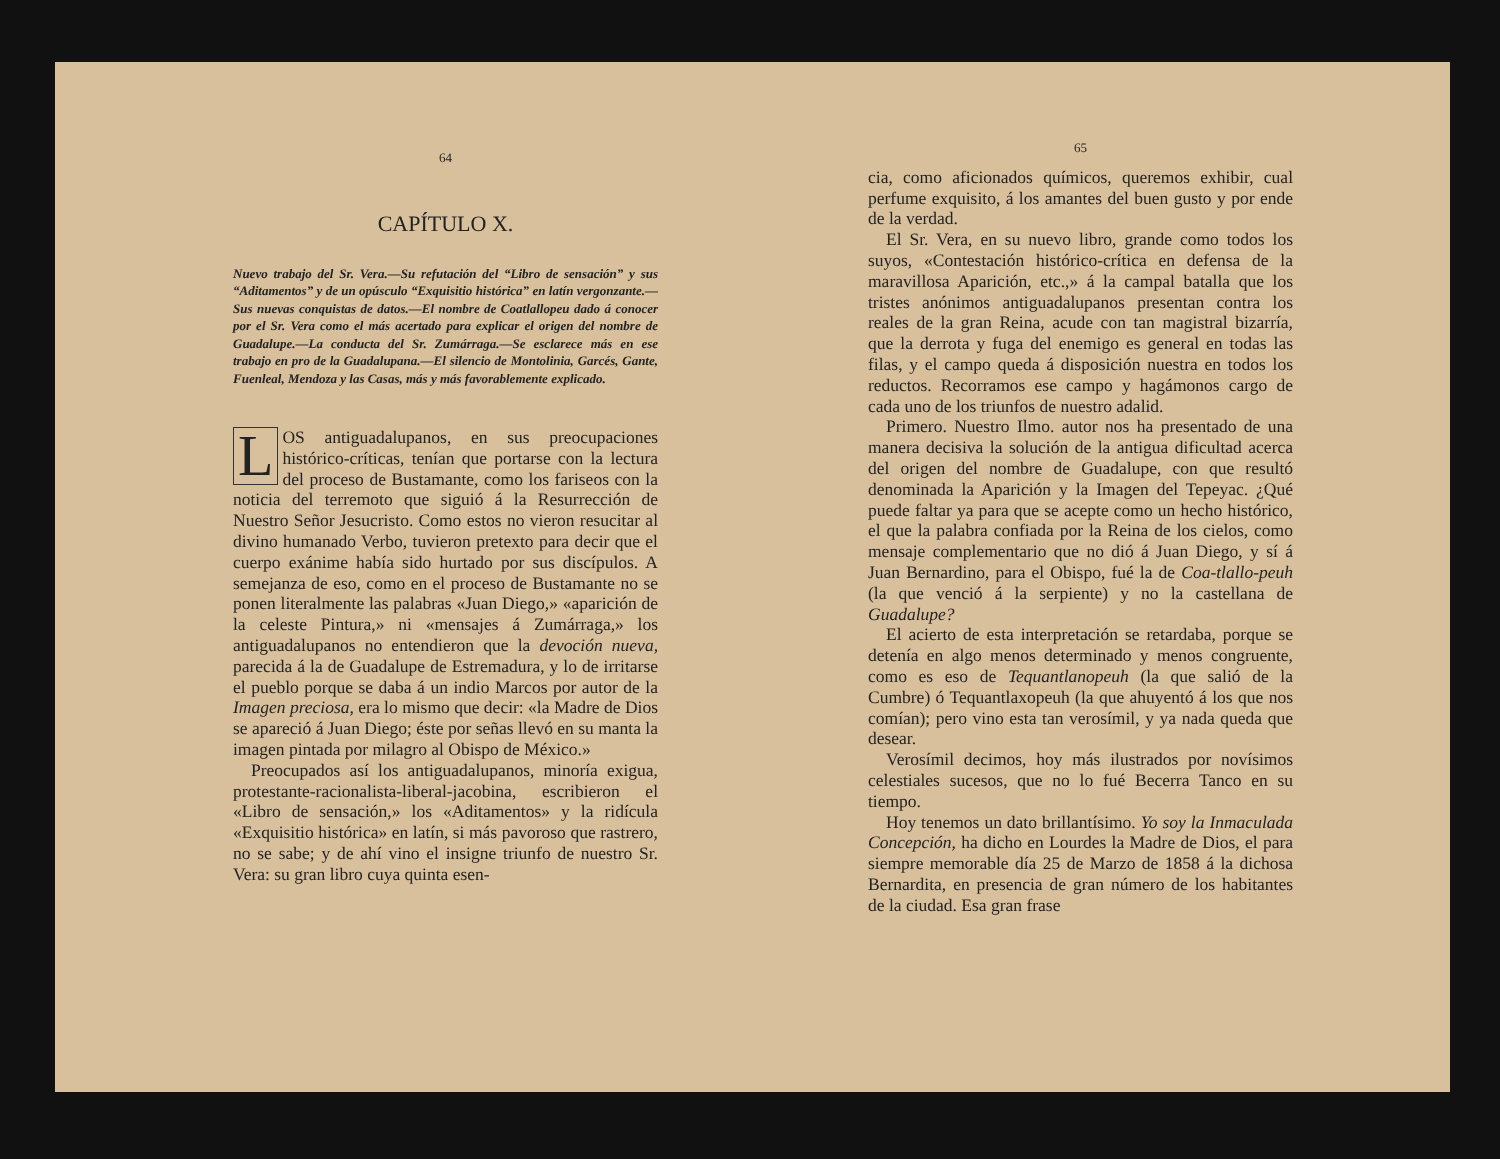64
CAPÍTULO X.
Nuevo trabajo del Sr. Vera.—Su refutación del “Libro de sensación” y sus “Aditamentos” y de un opúsculo “Exquisitio histórica” en latín vergonzante.—Sus nuevas conquistas de datos.—El nombre de Coatlallopeu dado á conocer por el Sr. Vera como el más acertado para explicar el origen del nombre de Guadalupe.—La conducta del Sr. Zumárraga.—Se esclarece más en ese trabajo en pro de la Guadalupana.—El silencio de Montolinia, Garcés, Gante, Fuenleal, Mendoza y las Casas, más y más favorablemente explicado.
LOS antiguadalupanos, en sus preocupaciones histórico-críticas, tenían que portarse con la lectura del proceso de Bustamante, como los fariseos con la noticia del terremoto que siguió á la Resurrección de Nuestro Señor Jesucristo. Como estos no vieron resucitar al divino humanado Verbo, tuvieron pretexto para decir que el cuerpo exánime había sido hurtado por sus discípulos. A semejanza de eso, como en el proceso de Bustamante no se ponen literalmente las palabras «Juan Diego,» «aparición de la celeste Pintura,» ni «mensajes á Zumárraga,» los antiguadalupanos no entendieron que la devoción nueva, parecida á la de Guadalupe de Estremadura, y lo de irritarse el pueblo porque se daba á un indio Marcos por autor de la Imagen preciosa, era lo mismo que decir: «la Madre de Dios se apareció á Juan Diego; éste por señas llevó en su manta la imagen pintada por milagro al Obispo de México.»
Preocupados así los antiguadalupanos, minoría exigua, protestante-racionalista-liberal-jacobina, escribieron el «Libro de sensación,» los «Aditamentos» y la ridícula «Exquisitio histórica» en latín, si más pavoroso que rastrero, no se sabe; y de ahí vino el insigne triunfo de nuestro Sr. Vera: su gran libro cuya quinta esen-
65
cia, como aficionados químicos, queremos exhibir, cual perfume exquisito, á los amantes del buen gusto y por ende de la verdad.
El Sr. Vera, en su nuevo libro, grande como todos los suyos, «Contestación histórico-crítica en defensa de la maravillosa Aparición, etc.,» á la campal batalla que los tristes anónimos antiguadalupanos presentan contra los reales de la gran Reina, acude con tan magistral bizarría, que la derrota y fuga del enemigo es general en todas las filas, y el campo queda á disposición nuestra en todos los reductos. Recorramos ese campo y hagámonos cargo de cada uno de los triunfos de nuestro adalid.
Primero. Nuestro Ilmo. autor nos ha presentado de una manera decisiva la solución de la antigua dificultad acerca del origen del nombre de Guadalupe, con que resultó denominada la Aparición y la Imagen del Tepeyac. ¿Qué puede faltar ya para que se acepte como un hecho histórico, el que la palabra confiada por la Reina de los cielos, como mensaje complementario que no dió á Juan Diego, y sí á Juan Bernardino, para el Obispo, fué la de Coa-tlallo-peuh (la que venció á la serpiente) y no la castellana de Guadalupe?
El acierto de esta interpretación se retardaba, porque se detenía en algo menos determinado y menos congruente, como es eso de Tequantlanopeuh (la que salió de la Cumbre) ó Tequantlaxopeuh (la que ahuyentó á los que nos comían); pero vino esta tan verosímil, y ya nada queda que desear.
Verosímil decimos, hoy más ilustrados por novísimos celestiales sucesos, que no lo fué Becerra Tanco en su tiempo.
Hoy tenemos un dato brillantísimo. Yo soy la Inmaculada Concepción, ha dicho en Lourdes la Madre de Dios, el para siempre memorable día 25 de Marzo de 1858 á la dichosa Bernardita, en presencia de gran número de los habitantes de la ciudad. Esa gran frase